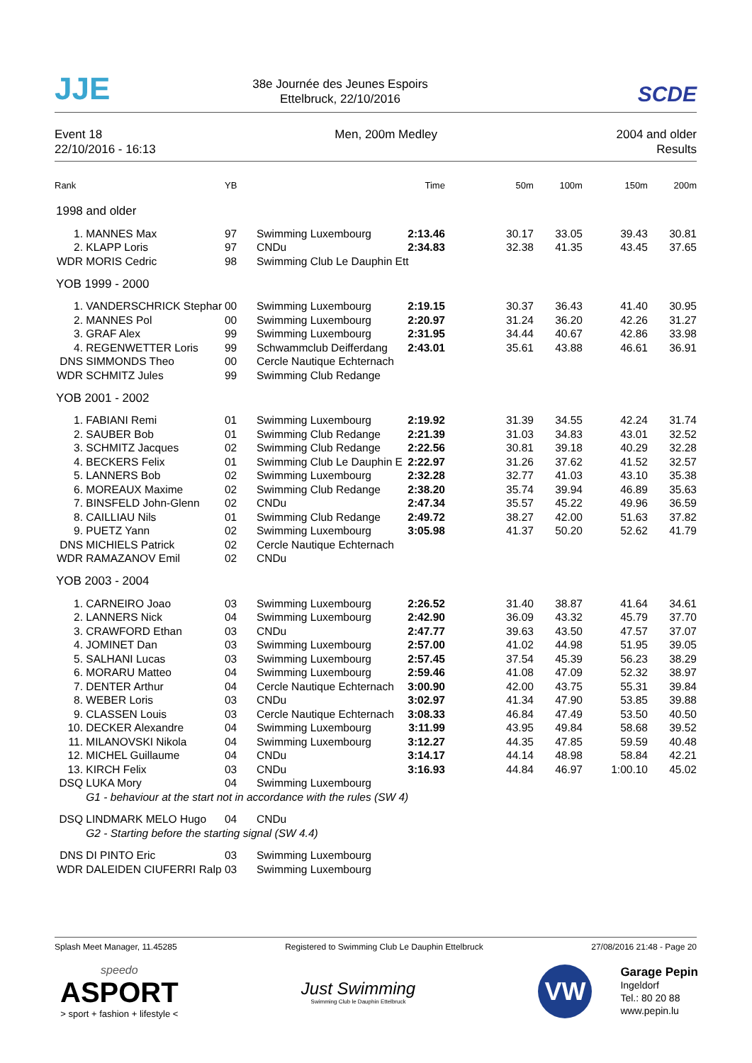JJE
38e Journée des Jeunes Espoirs
Ettelbruck, 22/10/2016
SCDE
Event 18
22/10/2016 - 16:13
Men, 200m Medley 2004 and older
Results
| Rank | | YB | | Time | 50m | 100m | 150m | 200m |
| --- | --- | --- | --- | --- | --- | --- | --- | --- |
| 1998 and older | | | | | | | | |
| 1. | MANNES Max | 97 | Swimming Luxembourg | 2:13.46 | 30.17 | 33.05 | 39.43 | 30.81 |
| 2. | KLAPP Loris | 97 | CNDu | 2:34.83 | 32.38 | 41.35 | 43.45 | 37.65 |
| WDR | MORIS Cedric | 98 | Swimming Club Le Dauphin Ett | | | | | |
| YOB 1999 - 2000 | | | | | | | | |
| 1. | VANDERSCHRICK Stephar | 00 | Swimming Luxembourg | 2:19.15 | 30.37 | 36.43 | 41.40 | 30.95 |
| 2. | MANNES Pol | 00 | Swimming Luxembourg | 2:20.97 | 31.24 | 36.20 | 42.26 | 31.27 |
| 3. | GRAF Alex | 99 | Swimming Luxembourg | 2:31.95 | 34.44 | 40.67 | 42.86 | 33.98 |
| 4. | REGENWETTER Loris | 99 | Schwammclub Deifferdang | 2:43.01 | 35.61 | 43.88 | 46.61 | 36.91 |
| DNS | SIMMONDS Theo | 00 | Cercle Nautique Echternach | | | | | |
| WDR | SCHMITZ Jules | 99 | Swimming Club Redange | | | | | |
| YOB 2001 - 2002 | | | | | | | | |
| 1. | FABIANI Remi | 01 | Swimming Luxembourg | 2:19.92 | 31.39 | 34.55 | 42.24 | 31.74 |
| 2. | SAUBER Bob | 01 | Swimming Club Redange | 2:21.39 | 31.03 | 34.83 | 43.01 | 32.52 |
| 3. | SCHMITZ Jacques | 02 | Swimming Club Redange | 2:22.56 | 30.81 | 39.18 | 40.29 | 32.28 |
| 4. | BECKERS Felix | 01 | Swimming Club Le Dauphin E | 2:22.97 | 31.26 | 37.62 | 41.52 | 32.57 |
| 5. | LANNERS Bob | 02 | Swimming Luxembourg | 2:32.28 | 32.77 | 41.03 | 43.10 | 35.38 |
| 6. | MOREAUX Maxime | 02 | Swimming Club Redange | 2:38.20 | 35.74 | 39.94 | 46.89 | 35.63 |
| 7. | BINSFELD John-Glenn | 02 | CNDu | 2:47.34 | 35.57 | 45.22 | 49.96 | 36.59 |
| 8. | CAILLIAU Nils | 01 | Swimming Club Redange | 2:49.72 | 38.27 | 42.00 | 51.63 | 37.82 |
| 9. | PUETZ Yann | 02 | Swimming Luxembourg | 3:05.98 | 41.37 | 50.20 | 52.62 | 41.79 |
| DNS | MICHIELS Patrick | 02 | Cercle Nautique Echternach | | | | | |
| WDR | RAMAZANOV Emil | 02 | CNDu | | | | | |
| YOB 2003 - 2004 | | | | | | | | |
| 1. | CARNEIRO Joao | 03 | Swimming Luxembourg | 2:26.52 | 31.40 | 38.87 | 41.64 | 34.61 |
| 2. | LANNERS Nick | 04 | Swimming Luxembourg | 2:42.90 | 36.09 | 43.32 | 45.79 | 37.70 |
| 3. | CRAWFORD Ethan | 03 | CNDu | 2:47.77 | 39.63 | 43.50 | 47.57 | 37.07 |
| 4. | JOMINET Dan | 03 | Swimming Luxembourg | 2:57.00 | 41.02 | 44.98 | 51.95 | 39.05 |
| 5. | SALHANI Lucas | 03 | Swimming Luxembourg | 2:57.45 | 37.54 | 45.39 | 56.23 | 38.29 |
| 6. | MORARU Matteo | 04 | Swimming Luxembourg | 2:59.46 | 41.08 | 47.09 | 52.32 | 38.97 |
| 7. | DENTER Arthur | 04 | Cercle Nautique Echternach | 3:00.90 | 42.00 | 43.75 | 55.31 | 39.84 |
| 8. | WEBER Loris | 03 | CNDu | 3:02.97 | 41.34 | 47.90 | 53.85 | 39.88 |
| 9. | CLASSEN Louis | 03 | Cercle Nautique Echternach | 3:08.33 | 46.84 | 47.49 | 53.50 | 40.50 |
| 10. | DECKER Alexandre | 04 | Swimming Luxembourg | 3:11.99 | 43.95 | 49.84 | 58.68 | 39.52 |
| 11. | MILANOVSKI Nikola | 04 | Swimming Luxembourg | 3:12.27 | 44.35 | 47.85 | 59.59 | 40.48 |
| 12. | MICHEL Guillaume | 04 | CNDu | 3:14.17 | 44.14 | 48.98 | 58.84 | 42.21 |
| 13. | KIRCH Felix | 03 | CNDu | 3:16.93 | 44.84 | 46.97 | 1:00.10 | 45.02 |
| DSQ | LUKA Mory | 04 | Swimming Luxembourg | | | | | |
| | G1 - behaviour at the start not in accordance with the rules (SW 4) | | | | | | | |
| DSQ | LINDMARK MELO Hugo | 04 | CNDu | | | | | |
| | G2 - Starting before the starting signal (SW 4.4) | | | | | | | |
| DNS | DI PINTO Eric | 03 | Swimming Luxembourg | | | | | |
| WDR | DALEIDEN CIUFERRI Ralp | 03 | Swimming Luxembourg | | | | | |
Splash Meet Manager, 11.45285 Registered to Swimming Club Le Dauphin Ettelbruck 27/08/2016 21:48 - Page 20
speedo
ASPORT
> sport + fashion + lifestyle <
Just Swimming
Swimming Club le Dauphin Ettelbruck
VW
Garage Pepin
Ingeldorf
Tel.: 80 20 88
www.pepin.lu